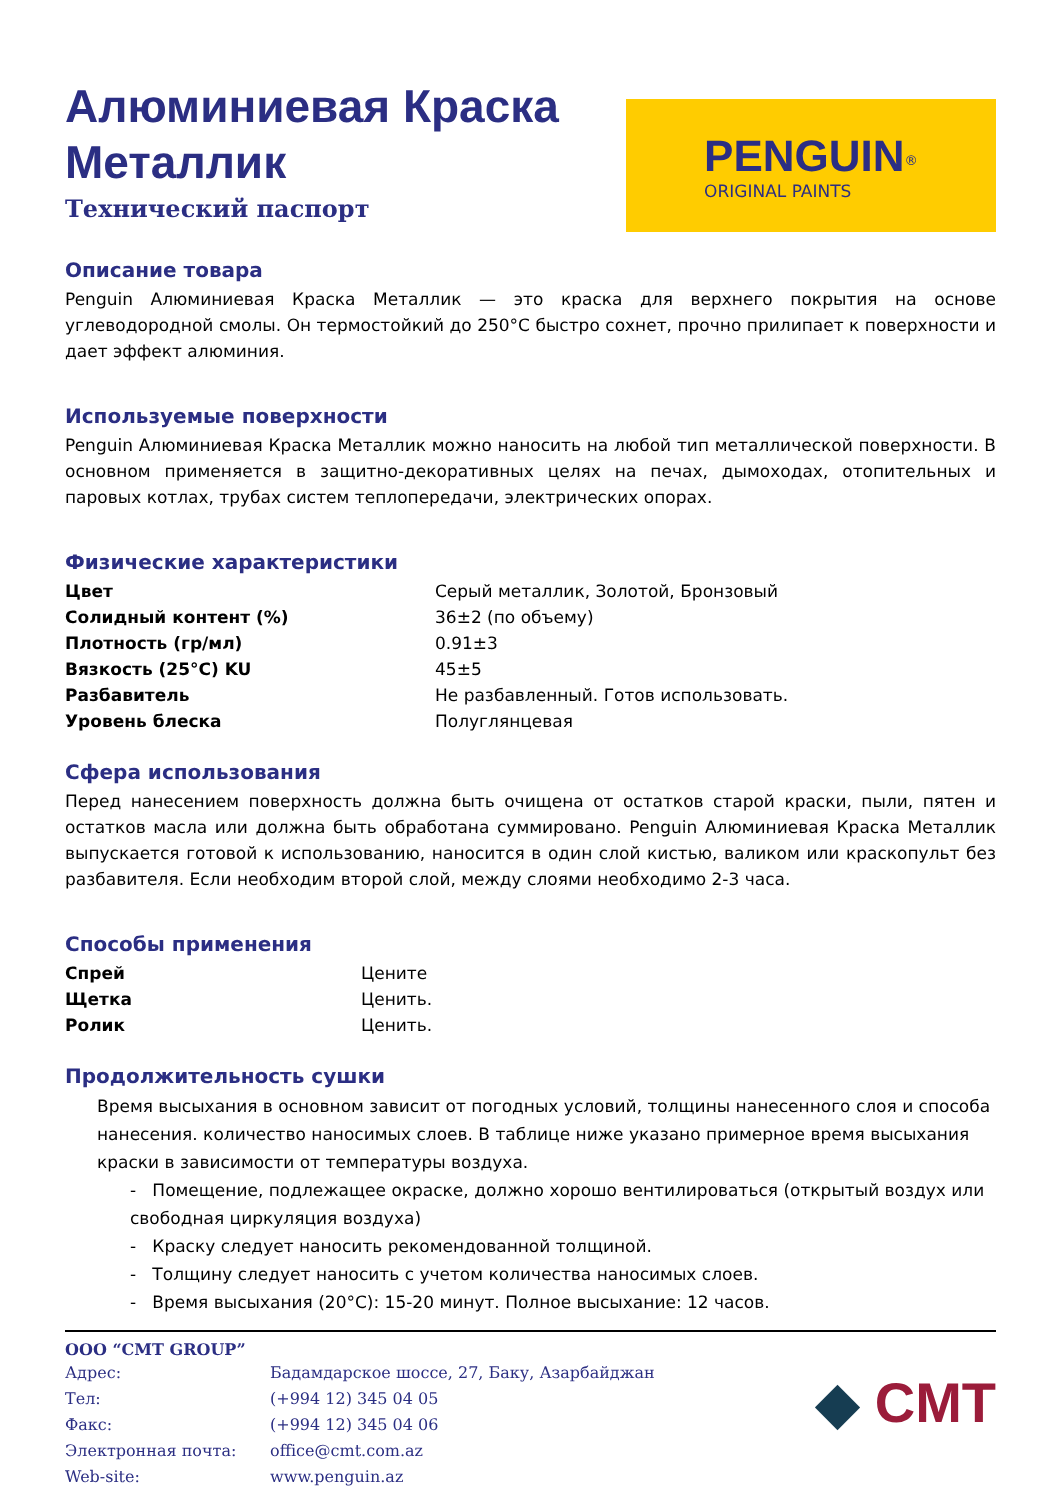Алюминиевая Краска
Металлик
Технический паспорт
PENGUIN<sup>®</sup>
ORIGINAL PAINTS
Описание товара
Penguin Алюминиевая Краска Металлик — это краска для верхнего покрытия на основе углеводородной смолы. Он термостойкий до 250°C быстро сохнет, прочно прилипает к поверхности и дает эффект алюминия.
Используемые поверхности
Penguin Алюминиевая Краска Металлик можно наносить на любой тип металлической поверхности. В основном применяется в защитно-декоративных целях на печах, дымоходах, отопительных и паровых котлах, трубах систем теплопередачи, электрических опорах.
Физические характеристики
| Цвет | Серый металлик, Золотой, Бронзовый |
| Солидный контент (%) | 36±2 (по объему) |
| Плотность (гр/мл) | 0.91±3 |
| Вязкость (25°C) KU | 45±5 |
| Разбавитель | Не разбавленный. Готов использовать. |
| Уровень блеска | Полуглянцевая |
Сфера использования
Перед нанесением поверхность должна быть очищена от остатков старой краски, пыли, пятен и остатков масла или должна быть обработана суммировано. Penguin Алюминиевая Краска Металлик выпускается готовой к использованию, наносится в один слой кистью, валиком или краскопульт без разбавителя. Если необходим второй слой, между слоями необходимо 2-3 часа.
Способы применения
| Спрей | Ценитe |
| Щетка | Ценить. |
| Ролик | Ценить. |
Продолжительность сушки
Время высыхания в основном зависит от погодных условий, толщины нанесенного слоя и способа нанесения. количество наносимых слоев. В таблице ниже указано примерное время высыхания краски в зависимости от температуры воздуха.
- Помещение, подлежащее окраске, должно хорошо вентилироваться (открытый воздух или свободная циркуляция воздуха)
- Краску следует наносить рекомендованной толщиной.
- Толщину следует наносить с учетом количества наносимых слоев.
- Время высыхания (20°C): 15-20 минут. Полное высыхание: 12 часов.
OOO “CMT GROUP”
| Адрес: | Бадамдарское шоссе, 27, Баку, Азарбайджан |
| Тел: | (+994 12) 345 04 05 |
| Факс: | (+994 12) 345 04 06 |
| Электронная почта: | office@cmt.com.az |
| Web-site: | www.penguin.az |
◆ CMT